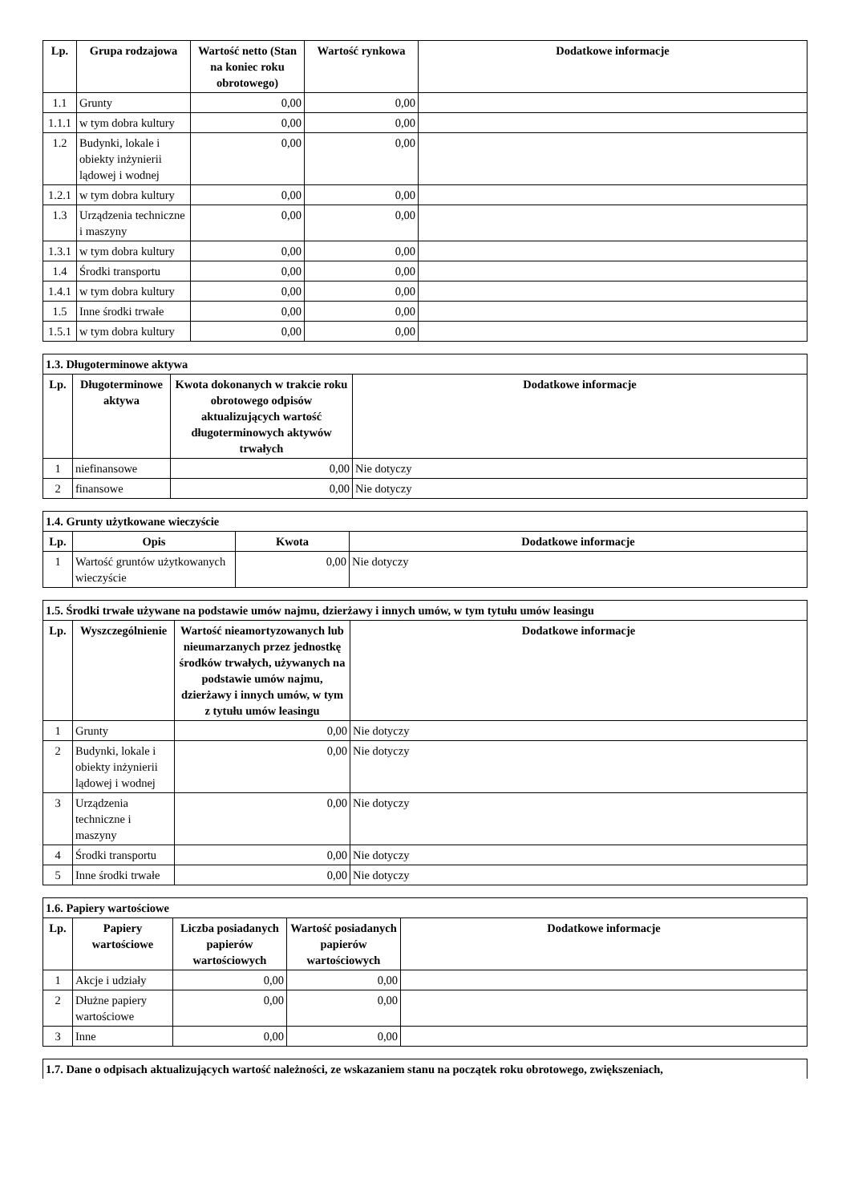| Lp. | Grupa rodzajowa | Wartość netto (Stan na koniec roku obrotowego) | Wartość rynkowa | Dodatkowe informacje |
| --- | --- | --- | --- | --- |
| 1.1 | Grunty | 0,00 | 0,00 | |
| 1.1.1 | w tym dobra kultury | 0,00 | 0,00 | |
| 1.2 | Budynki, lokale i obiekty inżynierii lądowej i wodnej | 0,00 | 0,00 | |
| 1.2.1 | w tym dobra kultury | 0,00 | 0,00 | |
| 1.3 | Urządzenia techniczne i maszyny | 0,00 | 0,00 | |
| 1.3.1 | w tym dobra kultury | 0,00 | 0,00 | |
| 1.4 | Środki transportu | 0,00 | 0,00 | |
| 1.4.1 | w tym dobra kultury | 0,00 | 0,00 | |
| 1.5 | Inne środki trwałe | 0,00 | 0,00 | |
| 1.5.1 | w tym dobra kultury | 0,00 | 0,00 | |
| 1.3. Długoterminowe aktywa | | | |
| Lp. | Długoterminowe aktywa | Kwota dokonanych w trakcie roku obrotowego odpisów aktualizujących wartość długoterminowych aktywów trwałych | Dodatkowe informacje |
| 1 | niefinansowe | 0,00 | Nie dotyczy |
| 2 | finansowe | 0,00 | Nie dotyczy |
| 1.4. Grunty użytkowane wieczyście | | | |
| Lp. | Opis | Kwota | Dodatkowe informacje |
| 1 | Wartość gruntów użytkowanych wieczyście | 0,00 | Nie dotyczy |
| 1.5. Środki trwałe używane na podstawie umów najmu, dzierżawy i innych umów, w tym tytułu umów leasingu | | | |
| Lp. | Wyszczególnienie | Wartość nieamortyzowanych lub nieumarzanych przez jednostkę środków trwałych, używanych na podstawie umów najmu, dzierżawy i innych umów, w tym z tytułu umów leasingu | Dodatkowe informacje |
| 1 | Grunty | 0,00 | Nie dotyczy |
| 2 | Budynki, lokale i obiekty inżynierii lądowej i wodnej | 0,00 | Nie dotyczy |
| 3 | Urządzenia techniczne i maszyny | 0,00 | Nie dotyczy |
| 4 | Środki transportu | 0,00 | Nie dotyczy |
| 5 | Inne środki trwałe | 0,00 | Nie dotyczy |
| 1.6. Papiery wartościowe | | | | |
| Lp. | Papiery wartościowe | Liczba posiadanych papierów wartościowych | Wartość posiadanych papierów wartościowych | Dodatkowe informacje |
| 1 | Akcje i udziały | 0,00 | 0,00 | |
| 2 | Dłużne papiery wartościowe | 0,00 | 0,00 | |
| 3 | Inne | 0,00 | 0,00 | |
| 1.7. Dane o odpisach aktualizujących wartość należności, ze wskazaniem stanu na początek roku obrotowego, zwiększeniach, |